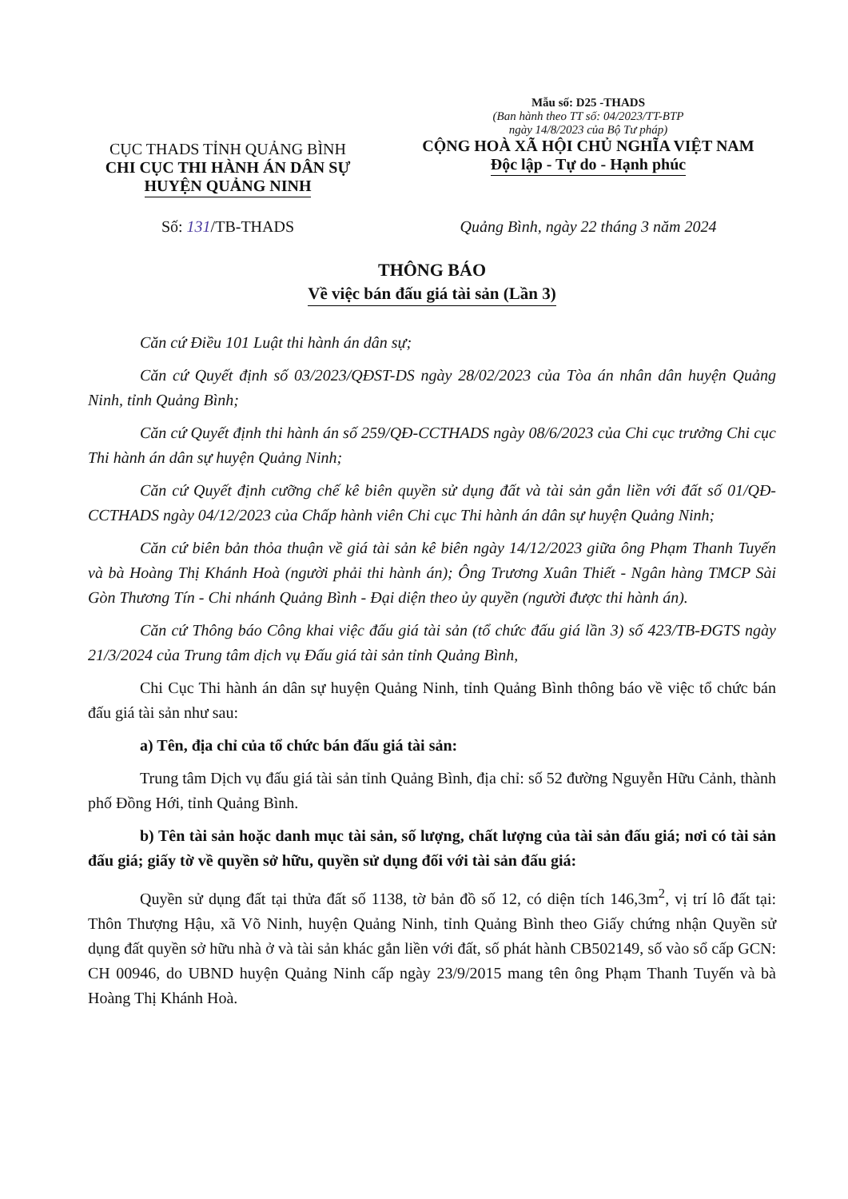CỤC THADS TỈNH QUẢNG BÌNH
CHI CỤC THI HÀNH ÁN DÂN SỰ
HUYỆN QUẢNG NINH
Mẫu số: D25 -THADS
(Ban hành theo TT số: 04/2023/TT-BTP
ngày 14/8/2023 của Bộ Tư pháp)
CỘNG HOÀ XÃ HỘI CHỦ NGHĨA VIỆT NAM
Độc lập - Tự do - Hạnh phúc
Số: 131/TB-THADS Quảng Bình, ngày 22 tháng 3 năm 2024
THÔNG BÁO
Về việc bán đấu giá tài sản (Lần 3)
Căn cứ Điều 101 Luật thi hành án dân sự;
Căn cứ Quyết định số 03/2023/QĐST-DS ngày 28/02/2023 của Tòa án nhân dân huyện Quảng Ninh, tỉnh Quảng Bình;
Căn cứ Quyết định thi hành án số 259/QĐ-CCTHADS ngày 08/6/2023 của Chi cục trưởng Chi cục Thi hành án dân sự huyện Quảng Ninh;
Căn cứ Quyết định cưỡng chế kê biên quyền sử dụng đất và tài sản gắn liền với đất số 01/QĐ-CCTHADS ngày 04/12/2023 của Chấp hành viên Chi cục Thi hành án dân sự huyện Quảng Ninh;
Căn cứ biên bản thỏa thuận về giá tài sản kê biên ngày 14/12/2023 giữa ông Phạm Thanh Tuyến và bà Hoàng Thị Khánh Hoà (người phải thi hành án); Ông Trương Xuân Thiết - Ngân hàng TMCP Sài Gòn Thương Tín - Chi nhánh Quảng Bình - Đại diện theo ủy quyền (người được thi hành án).
Căn cứ Thông báo Công khai việc đấu giá tài sản (tổ chức đấu giá lần 3) số 423/TB-ĐGTS ngày 21/3/2024 của Trung tâm dịch vụ Đấu giá tài sản tỉnh Quảng Bình,
Chi Cục Thi hành án dân sự huyện Quảng Ninh, tỉnh Quảng Bình thông báo về việc tổ chức bán đấu giá tài sản như sau:
a) Tên, địa chỉ của tổ chức bán đấu giá tài sản:
Trung tâm Dịch vụ đấu giá tài sản tỉnh Quảng Bình, địa chỉ: số 52 đường Nguyễn Hữu Cảnh, thành phố Đồng Hới, tỉnh Quảng Bình.
b) Tên tài sản hoặc danh mục tài sản, số lượng, chất lượng của tài sản đấu giá; nơi có tài sản đấu giá; giấy tờ về quyền sở hữu, quyền sử dụng đối với tài sản đấu giá:
Quyền sử dụng đất tại thửa đất số 1138, tờ bản đồ số 12, có diện tích 146,3m<sup>2</sup>, vị trí lô đất tại: Thôn Thượng Hậu, xã Võ Ninh, huyện Quảng Ninh, tỉnh Quảng Bình theo Giấy chứng nhận Quyền sử dụng đất quyền sở hữu nhà ở và tài sản khác gắn liền với đất, số phát hành CB502149, số vào sổ cấp GCN: CH 00946, do UBND huyện Quảng Ninh cấp ngày 23/9/2015 mang tên ông Phạm Thanh Tuyến và bà Hoàng Thị Khánh Hoà.